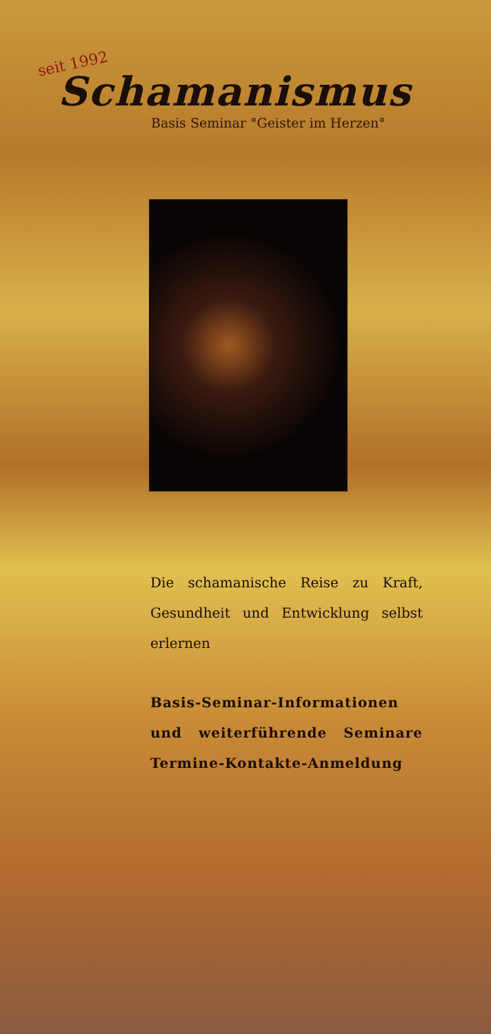seit 1992
Schamanismus
Basis Seminar °Geister im Herzen°
Die schamanische Reise zu Kraft, Gesundheit und Entwicklung selbst erlernen
Basis-Seminar-Informationen und weiterführende Seminare Termine-Kontakte-Anmeldung